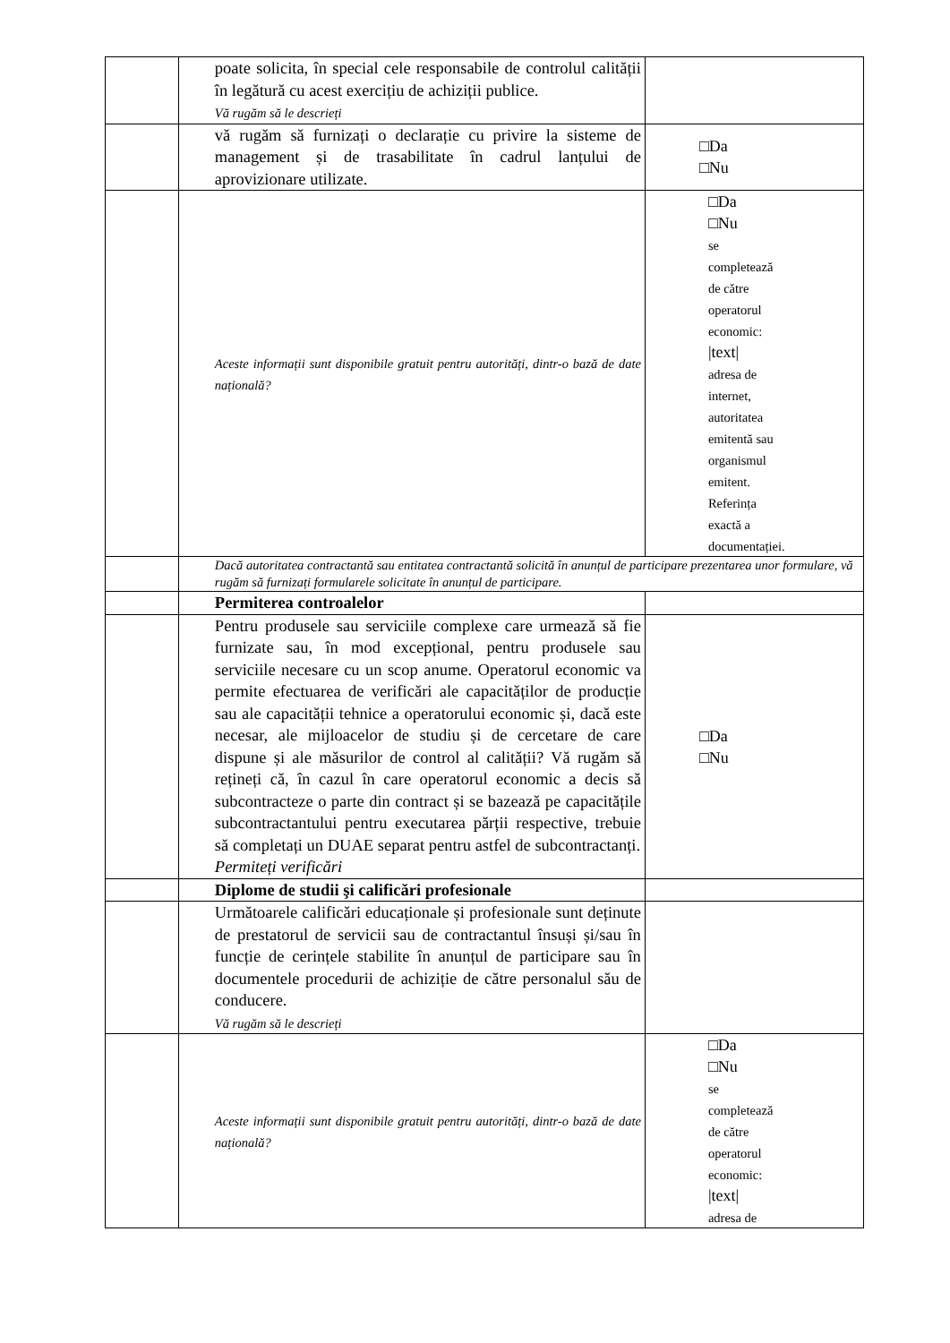| | | poate solicita, în special cele responsabile de controlul calității în legătură cu acest exercițiu de achiziții publice. Vă rugăm să le descrieți | |
| | | vă rugăm să furnizați o declarație cu privire la sisteme de management și de trasabilitate în cadrul lanțului de aprovizionare utilizate. | □Da □Nu |
| | | Aceste informații sunt disponibile gratuit pentru autorități, dintr-o bază de date națională? | □Da □Nu se completează de către operatorul economic: /text/ adresa de internet, autoritatea emitentă sau organismul emitent. Referința exactă a documentației. |
| | | Dacă autoritatea contractantă sau entitatea contractantă solicită în anunțul de participare prezentarea unor formulare, vă rugăm să furnizați formularele solicitate în anunțul de participare. | |
| | | Permiterea controalelor | |
| | | Pentru produsele sau serviciile complexe care urmează să fie furnizate sau, în mod excepțional, pentru produsele sau serviciile necesare cu un scop anume. Operatorul economic va permite efectuarea de verificări ale capacităților de producție sau ale capacității tehnice a operatorului economic și, dacă este necesar, ale mijloacelor de studiu și de cercetare de care dispune și ale măsurilor de control al calității? Vă rugăm să rețineți că, în cazul în care operatorul economic a decis să subcontracteze o parte din contract și se bazează pe capacitățile subcontractantului pentru executarea părții respective, trebuie să completați un DUAE separat pentru astfel de subcontractanți. Permiteți verificări | □Da □Nu |
| | | Diplome de studii şi calificări profesionale | |
| | | Următoarele calificări educaționale și profesionale sunt deținute de prestatorul de servicii sau de contractantul însuși și/sau în funcție de cerințele stabilite în anunțul de participare sau în documentele procedurii de achiziție de către personalul său de conducere. Vă rugăm să le descrieți | |
| | | Aceste informații sunt disponibile gratuit pentru autorități, dintr-o bază de date națională? | □Da □Nu se completează de către operatorul economic: /text/ adresa de |